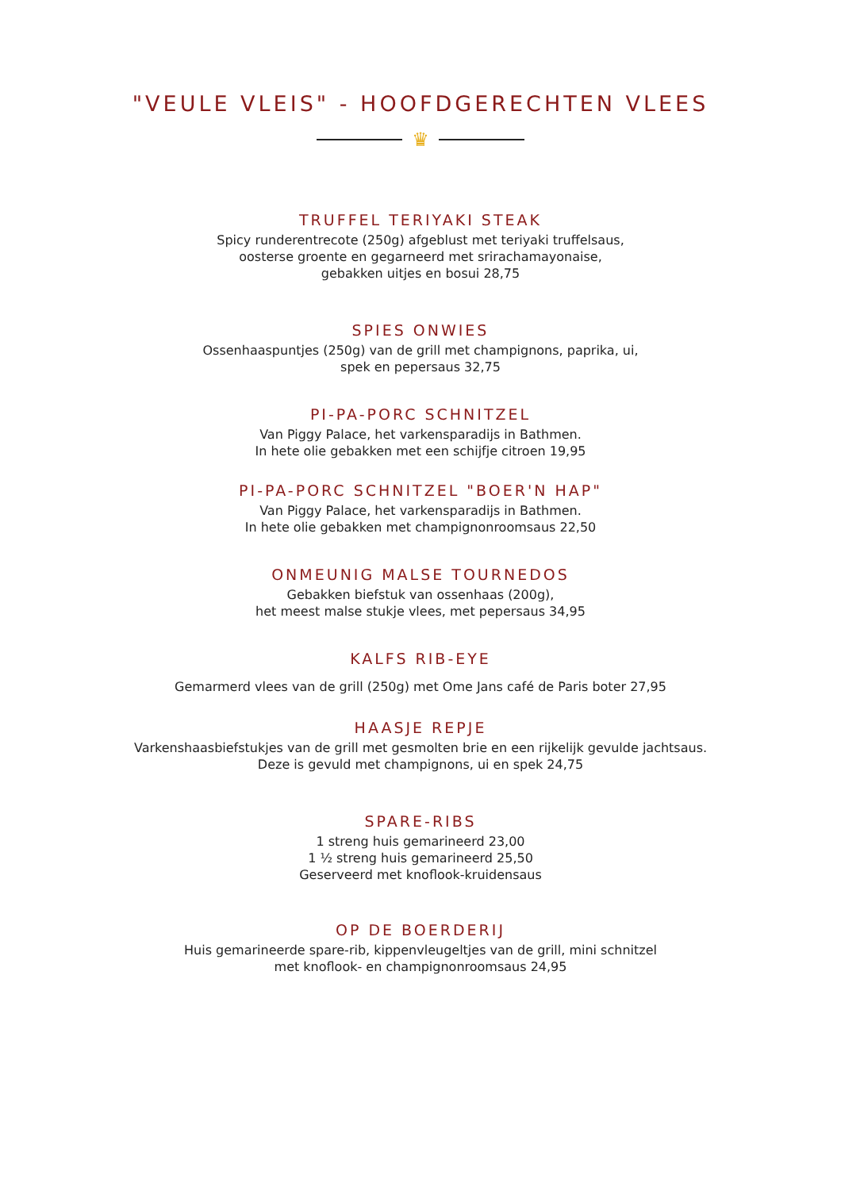"VEULE VLEIS" - HOOFDGERECHTEN VLEES
♛
TRUFFEL TERIYAKI STEAK
Spicy runderentrecote (250g) afgeblust met teriyaki truffelsaus,
oosterse groente en gegarneerd met srirachamayonaise,
gebakken uitjes en bosui 28,75
SPIES ONWIES
Ossenhaaspuntjes (250g) van de grill met champignons, paprika, ui,
spek en pepersaus 32,75
PI-PA-PORC SCHNITZEL
Van Piggy Palace, het varkensparadijs in Bathmen.
In hete olie gebakken met een schijfje citroen 19,95
PI-PA-PORC SCHNITZEL "BOER'N HAP"
Van Piggy Palace, het varkensparadijs in Bathmen.
In hete olie gebakken met champignonroomsaus 22,50
ONMEUNIG MALSE TOURNEDOS
Gebakken biefstuk van ossenhaas (200g),
het meest malse stukje vlees, met pepersaus 34,95
KALFS RIB-EYE
Gemarmerd vlees van de grill (250g) met Ome Jans café de Paris boter 27,95
HAASJE REPJE
Varkenshaasbiefstukjes van de grill met gesmolten brie en een rijkelijk gevulde jachtsaus.
Deze is gevuld met champignons, ui en spek 24,75
SPARE-RIBS
1 streng huis gemarineerd 23,00
1 ½ streng huis gemarineerd 25,50
Geserveerd met knoflook-kruidensaus
OP DE BOERDERIJ
Huis gemarineerde spare-rib, kippenvleugeltjes van de grill, mini schnitzel
met knoflook- en champignonroomsaus 24,95